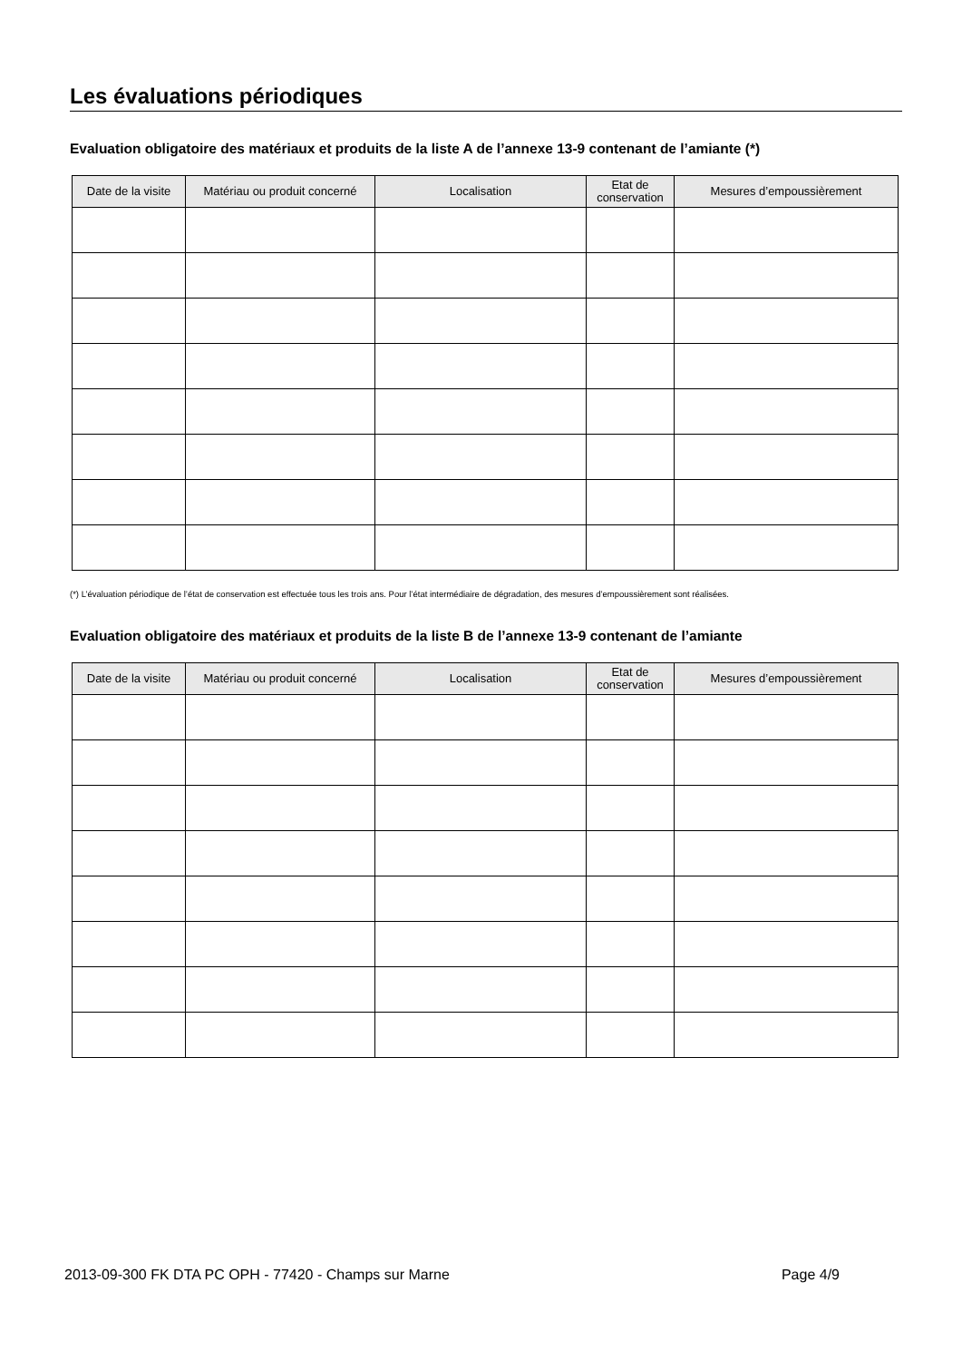Les évaluations périodiques
Evaluation obligatoire des matériaux et produits de la liste A de l’annexe 13-9 contenant de l’amiante (*)
| Date de la visite | Matériau ou produit concerné | Localisation | Etat de conservation | Mesures d’empoussièrement |
| --- | --- | --- | --- | --- |
(*) L’évaluation périodique de l’état de conservation est effectuée tous les trois ans. Pour l’état intermédiaire de dégradation, des mesures d’empoussièrement sont réalisées.
Evaluation obligatoire des matériaux et produits de la liste B de l’annexe 13-9 contenant de l’amiante
| Date de la visite | Matériau ou produit concerné | Localisation | Etat de conservation | Mesures d’empoussièrement |
| --- | --- | --- | --- | --- |
2013-09-300 FK DTA PC OPH - 77420 - Champs sur Marne Page 4/9